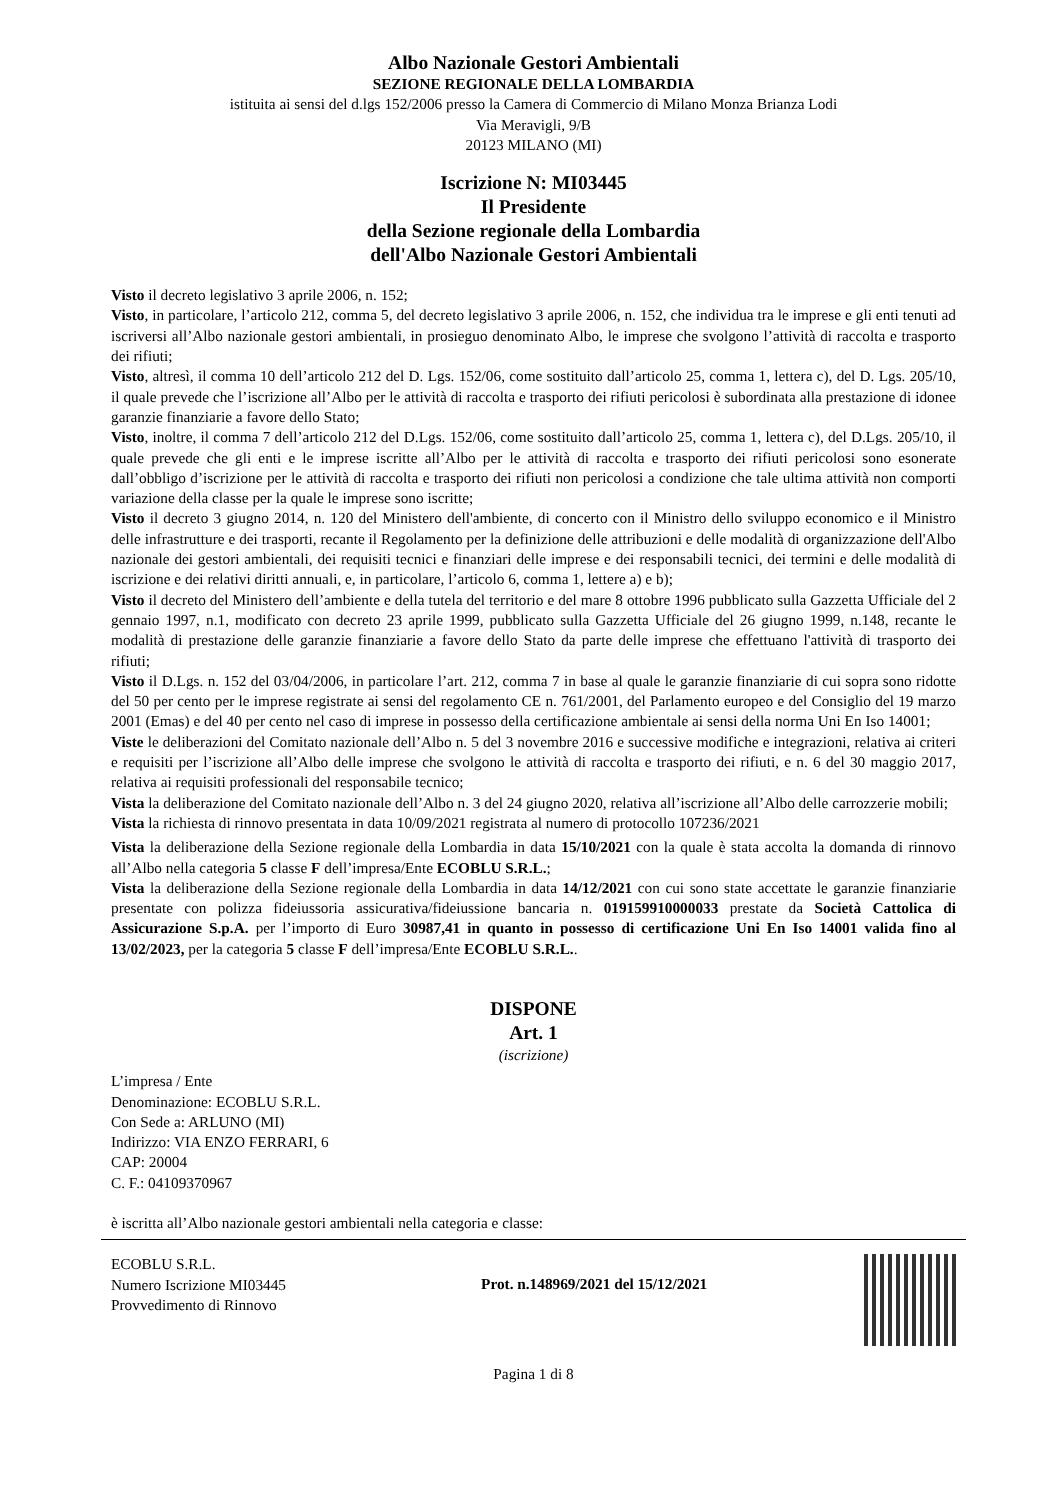Albo Nazionale Gestori Ambientali
SEZIONE REGIONALE DELLA LOMBARDIA
istituita ai sensi del d.lgs 152/2006 presso la Camera di Commercio di Milano Monza Brianza Lodi
Via Meravigli, 9/B
20123 MILANO (MI)
Iscrizione N: MI03445
Il Presidente
della Sezione regionale della Lombardia
dell'Albo Nazionale Gestori Ambientali
Visto il decreto legislativo 3 aprile 2006, n. 152;
Visto, in particolare, l’articolo 212, comma 5, del decreto legislativo 3 aprile 2006, n. 152, che individua tra le imprese e gli enti tenuti ad iscriversi all’Albo nazionale gestori ambientali, in prosieguo denominato Albo, le imprese che svolgono l’attività di raccolta e trasporto dei rifiuti;
Visto, altresì, il comma 10 dell’articolo 212 del D. Lgs. 152/06, come sostituito dall’articolo 25, comma 1, lettera c), del D. Lgs. 205/10, il quale prevede che l’iscrizione all’Albo per le attività di raccolta e trasporto dei rifiuti pericolosi è subordinata alla prestazione di idonee garanzie finanziarie a favore dello Stato;
Visto, inoltre, il comma 7 dell’articolo 212 del D.Lgs. 152/06, come sostituito dall’articolo 25, comma 1, lettera c), del D.Lgs. 205/10, il quale prevede che gli enti e le imprese iscritte all’Albo per le attività di raccolta e trasporto dei rifiuti pericolosi sono esonerate dall’obbligo d’iscrizione per le attività di raccolta e trasporto dei rifiuti non pericolosi a condizione che tale ultima attività non comporti variazione della classe per la quale le imprese sono iscritte;
Visto il decreto 3 giugno 2014, n. 120 del Ministero dell'ambiente, di concerto con il Ministro dello sviluppo economico e il Ministro delle infrastrutture e dei trasporti, recante il Regolamento per la definizione delle attribuzioni e delle modalità di organizzazione dell'Albo nazionale dei gestori ambientali, dei requisiti tecnici e finanziari delle imprese e dei responsabili tecnici, dei termini e delle modalità di iscrizione e dei relativi diritti annuali, e, in particolare, l’articolo 6, comma 1, lettere a) e b);
Visto il decreto del Ministero dell’ambiente e della tutela del territorio e del mare 8 ottobre 1996 pubblicato sulla Gazzetta Ufficiale del 2 gennaio 1997, n.1, modificato con decreto 23 aprile 1999, pubblicato sulla Gazzetta Ufficiale del 26 giugno 1999, n.148, recante le modalità di prestazione delle garanzie finanziarie a favore dello Stato da parte delle imprese che effettuano l'attività di trasporto dei rifiuti;
Visto il D.Lgs. n. 152 del 03/04/2006, in particolare l’art. 212, comma 7 in base al quale le garanzie finanziarie di cui sopra sono ridotte del 50 per cento per le imprese registrate ai sensi del regolamento CE n. 761/2001, del Parlamento europeo e del Consiglio del 19 marzo 2001 (Emas) e del 40 per cento nel caso di imprese in possesso della certificazione ambientale ai sensi della norma Uni En Iso 14001;
Viste le deliberazioni del Comitato nazionale dell’Albo n. 5 del 3 novembre 2016 e successive modifiche e integrazioni, relativa ai criteri e requisiti per l’iscrizione all’Albo delle imprese che svolgono le attività di raccolta e trasporto dei rifiuti, e n. 6 del 30 maggio 2017, relativa ai requisiti professionali del responsabile tecnico;
Vista la deliberazione del Comitato nazionale dell’Albo n. 3 del 24 giugno 2020, relativa all’iscrizione all’Albo delle carrozzerie mobili;
Vista la richiesta di rinnovo presentata in data 10/09/2021 registrata al numero di protocollo 107236/2021
Vista la deliberazione della Sezione regionale della Lombardia in data 15/10/2021 con la quale è stata accolta la domanda di rinnovo all’Albo nella categoria 5 classe F dell’impresa/Ente ECOBLU S.R.L.;
Vista la deliberazione della Sezione regionale della Lombardia in data 14/12/2021 con cui sono state accettate le garanzie finanziarie presentate con polizza fideiussoria assicurativa/fideiussione bancaria n. 019159910000033 prestate da Società Cattolica di Assicurazione S.p.A. per l’importo di Euro 30987,41 in quanto in possesso di certificazione Uni En Iso 14001 valida fino al 13/02/2023, per la categoria 5 classe F dell’impresa/Ente ECOBLU S.R.L..
DISPONE
Art. 1
(iscrizione)
L’impresa / Ente
Denominazione: ECOBLU S.R.L.
Con Sede a: ARLUNO (MI)
Indirizzo: VIA ENZO FERRARI, 6
CAP: 20004
C. F.: 04109370967
è iscritta all’Albo nazionale gestori ambientali nella categoria e classe:
ECOBLU S.R.L.
Numero Iscrizione MI03445
Provvedimento di Rinnovo
Prot. n.148969/2021 del 15/12/2021
Pagina 1 di 8